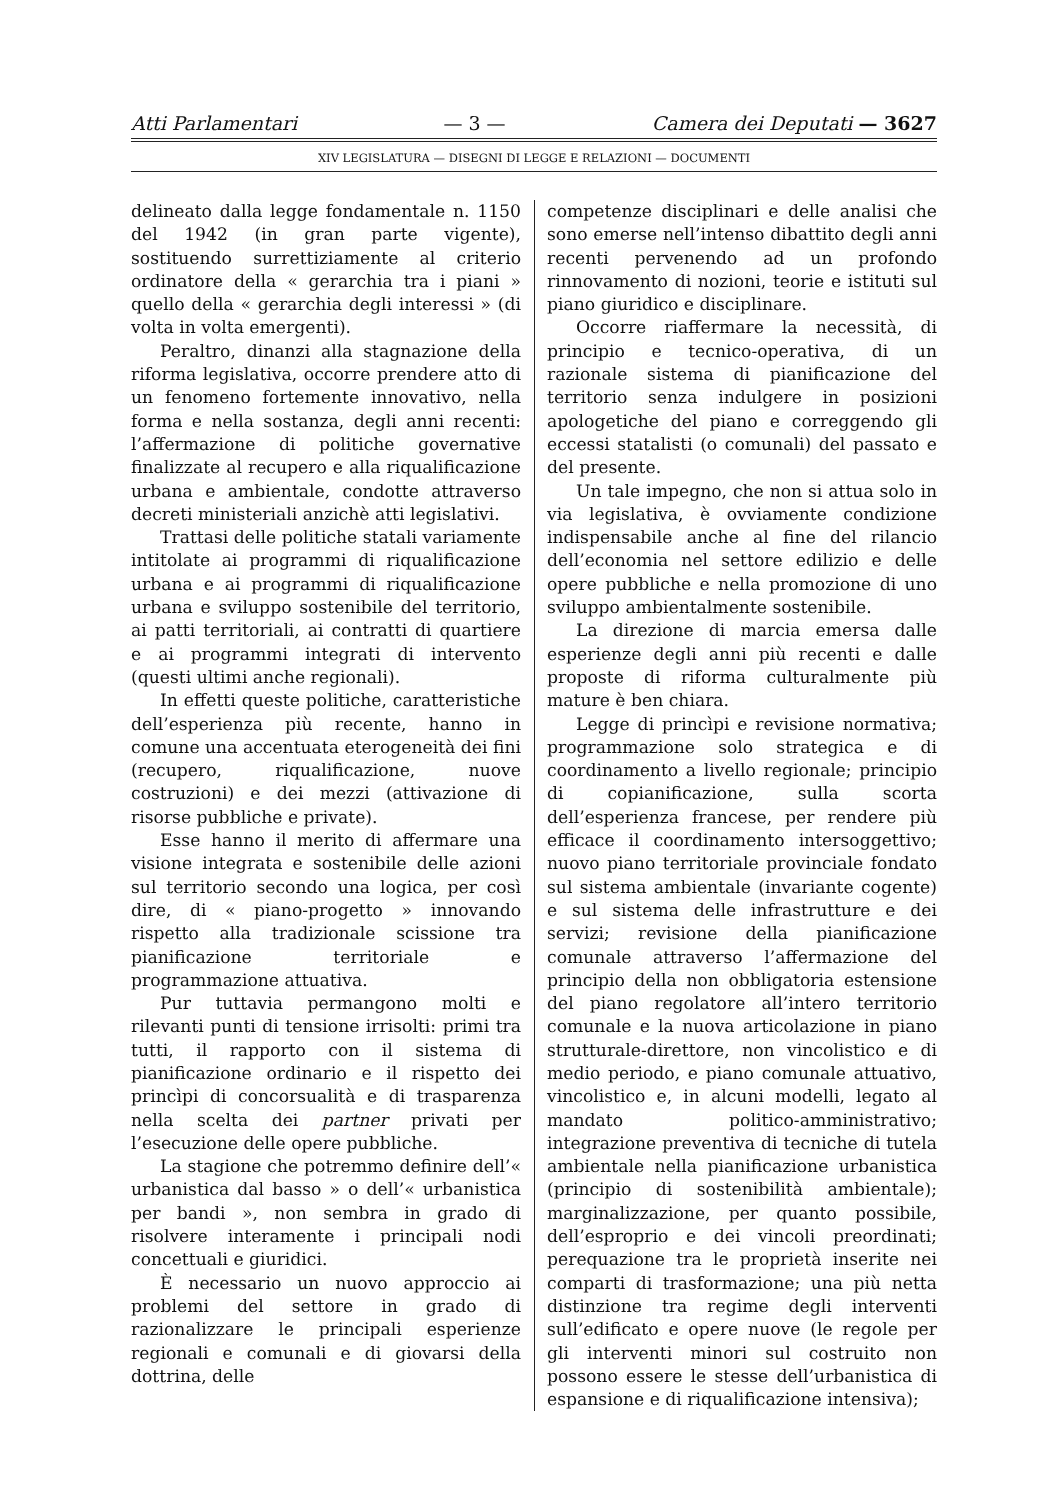Atti Parlamentari — 3 — Camera dei Deputati — 3627
XIV LEGISLATURA — DISEGNI DI LEGGE E RELAZIONI — DOCUMENTI
delineato dalla legge fondamentale n. 1150 del 1942 (in gran parte vigente), sostituendo surrettiziamente al criterio ordinatore della « gerarchia tra i piani » quello della « gerarchia degli interessi » (di volta in volta emergenti).
Peraltro, dinanzi alla stagnazione della riforma legislativa, occorre prendere atto di un fenomeno fortemente innovativo, nella forma e nella sostanza, degli anni recenti: l’affermazione di politiche governative finalizzate al recupero e alla riqualificazione urbana e ambientale, condotte attraverso decreti ministeriali anzichè atti legislativi.
Trattasi delle politiche statali variamente intitolate ai programmi di riqualificazione urbana e ai programmi di riqualificazione urbana e sviluppo sostenibile del territorio, ai patti territoriali, ai contratti di quartiere e ai programmi integrati di intervento (questi ultimi anche regionali).
In effetti queste politiche, caratteristiche dell’esperienza più recente, hanno in comune una accentuata eterogeneità dei fini (recupero, riqualificazione, nuove costruzioni) e dei mezzi (attivazione di risorse pubbliche e private).
Esse hanno il merito di affermare una visione integrata e sostenibile delle azioni sul territorio secondo una logica, per così dire, di « piano-progetto » innovando rispetto alla tradizionale scissione tra pianificazione territoriale e programmazione attuativa.
Pur tuttavia permangono molti e rilevanti punti di tensione irrisolti: primi tra tutti, il rapporto con il sistema di pianificazione ordinario e il rispetto dei princìpi di concorsualità e di trasparenza nella scelta dei partner privati per l’esecuzione delle opere pubbliche.
La stagione che potremmo definire dell’« urbanistica dal basso » o dell’« urbanistica per bandi », non sembra in grado di risolvere interamente i principali nodi concettuali e giuridici.
È necessario un nuovo approccio ai problemi del settore in grado di razionalizzare le principali esperienze regionali e comunali e di giovarsi della dottrina, delle
competenze disciplinari e delle analisi che sono emerse nell’intenso dibattito degli anni recenti pervenendo ad un profondo rinnovamento di nozioni, teorie e istituti sul piano giuridico e disciplinare.
Occorre riaffermare la necessità, di principio e tecnico-operativa, di un razionale sistema di pianificazione del territorio senza indulgere in posizioni apologetiche del piano e correggendo gli eccessi statalisti (o comunali) del passato e del presente.
Un tale impegno, che non si attua solo in via legislativa, è ovviamente condizione indispensabile anche al fine del rilancio dell’economia nel settore edilizio e delle opere pubbliche e nella promozione di uno sviluppo ambientalmente sostenibile.
La direzione di marcia emersa dalle esperienze degli anni più recenti e dalle proposte di riforma culturalmente più mature è ben chiara.
Legge di princìpi e revisione normativa; programmazione solo strategica e di coordinamento a livello regionale; principio di copianificazione, sulla scorta dell’esperienza francese, per rendere più efficace il coordinamento intersoggettivo; nuovo piano territoriale provinciale fondato sul sistema ambientale (invariante cogente) e sul sistema delle infrastrutture e dei servizi; revisione della pianificazione comunale attraverso l’affermazione del principio della non obbligatoria estensione del piano regolatore all’intero territorio comunale e la nuova articolazione in piano strutturale-direttore, non vincolistico e di medio periodo, e piano comunale attuativo, vincolistico e, in alcuni modelli, legato al mandato politico-amministrativo; integrazione preventiva di tecniche di tutela ambientale nella pianificazione urbanistica (principio di sostenibilità ambientale); marginalizzazione, per quanto possibile, dell’esproprio e dei vincoli preordinati; perequazione tra le proprietà inserite nei comparti di trasformazione; una più netta distinzione tra regime degli interventi sull’edificato e opere nuove (le regole per gli interventi minori sul costruito non possono essere le stesse dell’urbanistica di espansione e di riqualificazione intensiva);